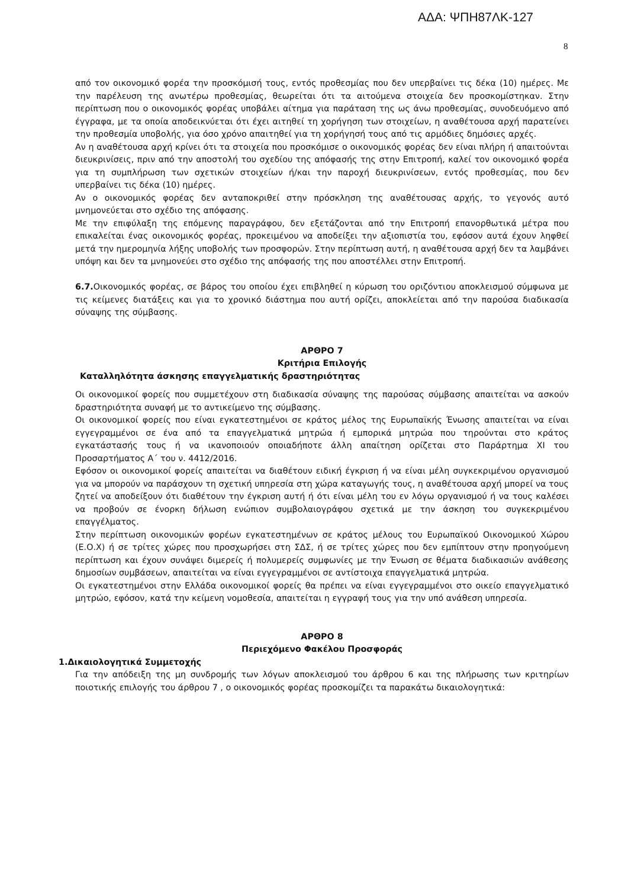ΑΔΑ: ΨΠΗ87ΛΚ-127
8
από τον οικονομικό φορέα την προσκόμισή τους, εντός προθεσμίας που δεν υπερβαίνει τις δέκα (10) ημέρες. Με την παρέλευση της ανωτέρω προθεσμίας, θεωρείται ότι τα αιτούμενα στοιχεία δεν προσκομίστηκαν. Στην περίπτωση που ο οικονομικός φορέας υποβάλει αίτημα για παράταση της ως άνω προθεσμίας, συνοδευόμενο από έγγραφα, με τα οποία αποδεικνύεται ότι έχει αιτηθεί τη χορήγηση των στοιχείων, η αναθέτουσα αρχή παρατείνει την προθεσμία υποβολής, για όσο χρόνο απαιτηθεί για τη χορήγησή τους από τις αρμόδιες δημόσιες αρχές.
Αν η αναθέτουσα αρχή κρίνει ότι τα στοιχεία που προσκόμισε ο οικονομικός φορέας δεν είναι πλήρη ή απαιτούνται διευκρινίσεις, πριν από την αποστολή του σχεδίου της απόφασής της στην Επιτροπή, καλεί τον οικονομικό φορέα για τη συμπλήρωση των σχετικών στοιχείων ή/και την παροχή διευκρινίσεων, εντός προθεσμίας, που δεν υπερβαίνει τις δέκα (10) ημέρες.
Αν ο οικονομικός φορέας δεν ανταποκριθεί στην πρόσκληση της αναθέτουσας αρχής, το γεγονός αυτό μνημονεύεται στο σχέδιο της απόφασης.
Με την επιφύλαξη της επόμενης παραγράφου, δεν εξετάζονται από την Επιτροπή επανορθωτικά μέτρα που επικαλείται ένας οικονομικός φορέας, προκειμένου να αποδείξει την αξιοπιστία του, εφόσον αυτά έχουν ληφθεί μετά την ημερομηνία λήξης υποβολής των προσφορών. Στην περίπτωση αυτή, η αναθέτουσα αρχή δεν τα λαμβάνει υπόψη και δεν τα μνημονεύει στο σχέδιο της απόφασής της που αποστέλλει στην Επιτροπή.
6.7. Οικονομικός φορέας, σε βάρος του οποίου έχει επιβληθεί η κύρωση του οριζόντιου αποκλεισμού σύμφωνα με τις κείμενες διατάξεις και για το χρονικό διάστημα που αυτή ορίζει, αποκλείεται από την παρούσα διαδικασία σύναψης της σύμβασης.
ΑΡΘΡΟ 7
Κριτήρια Επιλογής
Καταλληλότητα άσκησης επαγγελματικής δραστηριότητας
Οι οικονομικοί φορείς που συμμετέχουν στη διαδικασία σύναψης της παρούσας σύμβασης απαιτείται να ασκούν δραστηριότητα συναφή με το αντικείμενο της σύμβασης.
Οι οικονομικοί φορείς που είναι εγκατεστημένοι σε κράτος μέλος της Ευρωπαϊκής Ένωσης απαιτείται να είναι εγγεγραμμένοι σε ένα από τα επαγγελματικά μητρώα ή εμπορικά μητρώα που τηρούνται στο κράτος εγκατάστασής τους ή να ικανοποιούν οποιαδήποτε άλλη απαίτηση ορίζεται στο Παράρτημα XI του Προσαρτήματος Α΄ του ν. 4412/2016.
Εφόσον οι οικονομικοί φορείς απαιτείται να διαθέτουν ειδική έγκριση ή να είναι μέλη συγκεκριμένου οργανισμού για να μπορούν να παράσχουν τη σχετική υπηρεσία στη χώρα καταγωγής τους, η αναθέτουσα αρχή μπορεί να τους ζητεί να αποδείξουν ότι διαθέτουν την έγκριση αυτή ή ότι είναι μέλη του εν λόγω οργανισμού ή να τους καλέσει να προβούν σε ένορκη δήλωση ενώπιον συμβολαιογράφου σχετικά με την άσκηση του συγκεκριμένου επαγγέλματος.
Στην περίπτωση οικονομικών φορέων εγκατεστημένων σε κράτος μέλους του Ευρωπαϊκού Οικονομικού Χώρου (Ε.Ο.Χ) ή σε τρίτες χώρες που προσχωρήσει στη ΣΔΣ, ή σε τρίτες χώρες που δεν εμπίπτουν στην προηγούμενη περίπτωση και έχουν συνάψει διμερείς ή πολυμερείς συμφωνίες με την Ένωση σε θέματα διαδικασιών ανάθεσης δημοσίων συμβάσεων, απαιτείται να είναι εγγεγραμμένοι σε αντίστοιχα επαγγελματικά μητρώα.
Οι εγκατεστημένοι στην Ελλάδα οικονομικοί φορείς θα πρέπει να είναι εγγεγραμμένοι στο οικείο επαγγελματικό μητρώο, εφόσον, κατά την κείμενη νομοθεσία, απαιτείται η εγγραφή τους για την υπό ανάθεση υπηρεσία.
ΑΡΘΡΟ 8
Περιεχόμενο Φακέλου Προσφοράς
1.Δικαιολογητικά Συμμετοχής
Για την απόδειξη της μη συνδρομής των λόγων αποκλεισμού του άρθρου 6 και της πλήρωσης των κριτηρίων ποιοτικής επιλογής του άρθρου 7 , ο οικονομικός φορέας προσκομίζει τα παρακάτω δικαιολογητικά: